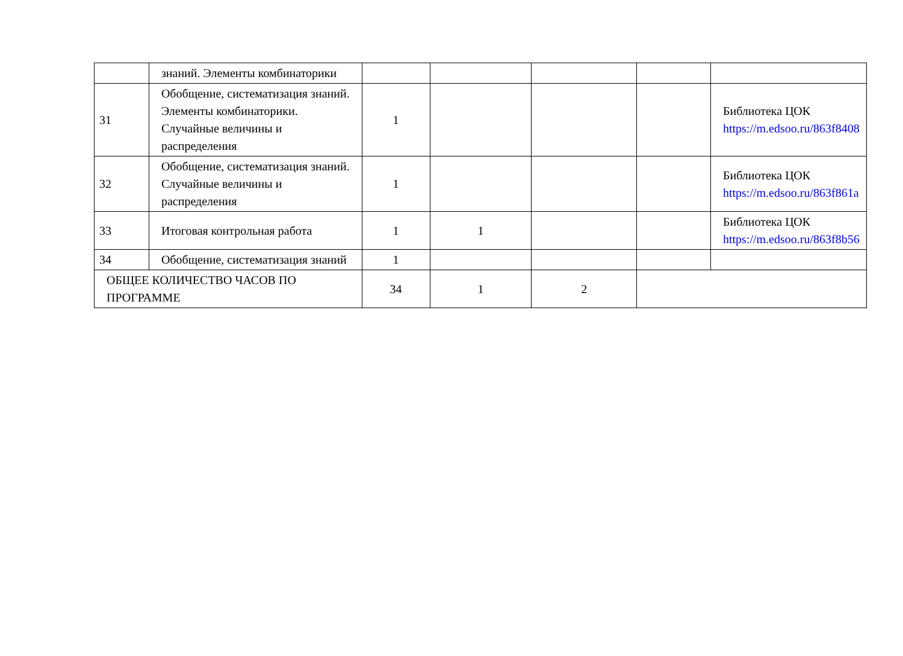| | знаний. Элементы комбинаторики | | | | | |
| 31 | Обобщение, систематизация знаний. Элементы комбинаторики. Случайные величины и распределения | 1 | | | | Библиотека ЦОК https://m.edsoo.ru/863f8408 |
| 32 | Обобщение, систематизация знаний. Случайные величины и распределения | 1 | | | | Библиотека ЦОК https://m.edsoo.ru/863f861a |
| 33 | Итоговая контрольная работа | 1 | 1 | | | Библиотека ЦОК https://m.edsoo.ru/863f8b56 |
| 34 | Обобщение, систематизация знаний | 1 | | | | |
| ОБЩЕЕ КОЛИЧЕСТВО ЧАСОВ ПО ПРОГРАММЕ | | 34 | 1 | 2 | | |